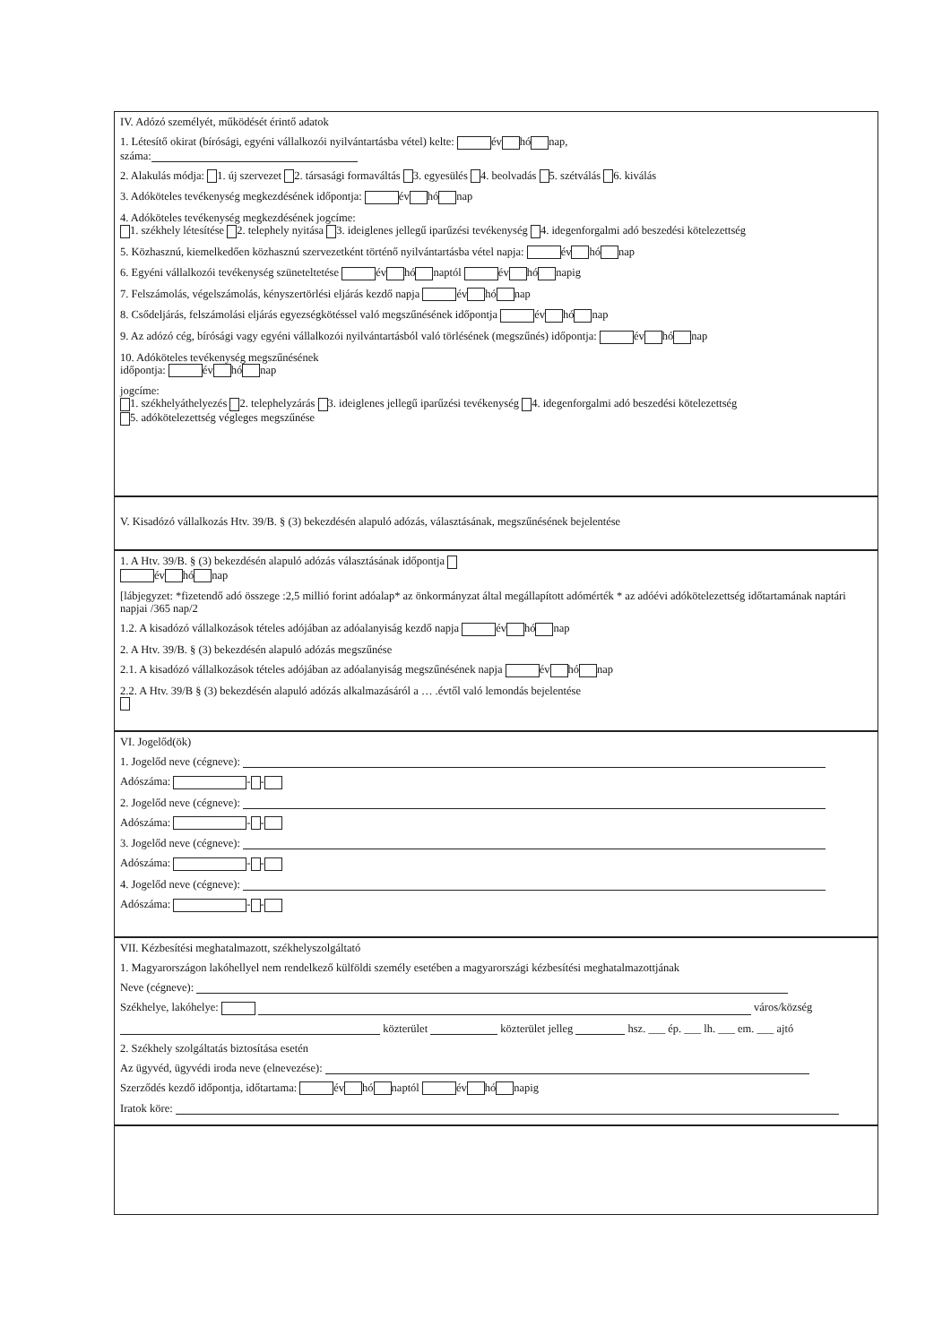IV. Adózó személyét, működését érintő adatok
1. Létesítő okirat (bírósági, egyéni vállalkozói nyilvántartásba vétel) kelte: év hó nap,
száma:
2. Alakulás módja: 1. új szervezet 2. társasági formaváltás 3. egyesülés 4. beolvadás 5. szétválás 6. kiválás
3. Adóköteles tevékenység megkezdésének időpontja: év hó nap
4. Adóköteles tevékenység megkezdésének jogcíme:
1. székhely létesítése 2. telephely nyitása 3. ideiglenes jellegű iparűzési tevékenység 4. idegenforgalmi adó beszedési kötelezettség
5. Közhasznú, kiemelkedően közhasznú szervezetként történő nyilvántartásba vétel napja: év hó nap
6. Egyéni vállalkozói tevékenység szüneteltetése év hó naptól év hó napig
7. Felszámolás, végelszámolás, kényszertörlési eljárás kezdő napja év hó nap
8. Csődeljárás, felszámolási eljárás egyezségkötéssel való megszűnésének időpontja év hó nap
9. Az adózó cég, bírósági vagy egyéni vállalkozói nyilvántartásból való törlésének (megszűnés) időpontja: év hó nap
10. Adóköteles tevékenység megszűnésének
időpontja: év hó nap
jogcíme:
1. székhelyáthelyezés 2. telephelyzárás 3. ideiglenes jellegű iparűzési tevékenység 4. idegenforgalmi adó beszedési kötelezettség
5. adókötelezettség végleges megszűnése
V. Kisadózó vállalkozás Htv. 39/B. § (3) bekezdésén alapuló adózás, választásának, megszűnésének bejelentése
1. A Htv. 39/B. § (3) bekezdésén alapuló adózás választásának időpontja
év hó nap
[lábjegyzet: *fizetendő adó összege :2,5 millió forint adóalap* az önkormányzat által megállapított adómérték * az adóévi adókötelezettség időtartamának naptári napjai /365 nap/2
1.2. A kisadózó vállalkozások tételes adójában az adóalanyiság kezdő napja év hó nap
2. A Htv. 39/B. § (3) bekezdésén alapuló adózás megszűnése
2.1. A kisadózó vállalkozások tételes adójában az adóalanyiság megszűnésének napja év hó nap
2.2. A Htv. 39/B § (3) bekezdésén alapuló adózás alkalmazásáról a … .évtől való lemondás bejelentése
VI. Jogelőd(ök)
1. Jogelőd neve (cégneve):
Adószáma: - -
2. Jogelőd neve (cégneve):
Adószáma: - -
3. Jogelőd neve (cégneve):
Adószáma: - -
4. Jogelőd neve (cégneve):
Adószáma: - -
VII. Kézbesítési meghatalmazott, székhelyszolgáltató
1. Magyarországon lakóhellyel nem rendelkező külföldi személy esetében a magyarországi kézbesítési meghatalmazottjának
Neve (cégneve):
Székhelye, lakóhelye: város/község
közterület közterület jelleg hsz. ___ ép. ___ lh. ___ em. ___ ajtó
2. Székhely szolgáltatás biztosítása esetén
Az ügyvéd, ügyvédi iroda neve (elnevezése):
Szerződés kezdő időpontja, időtartama: év hó naptól év hó napig
Iratok köre: